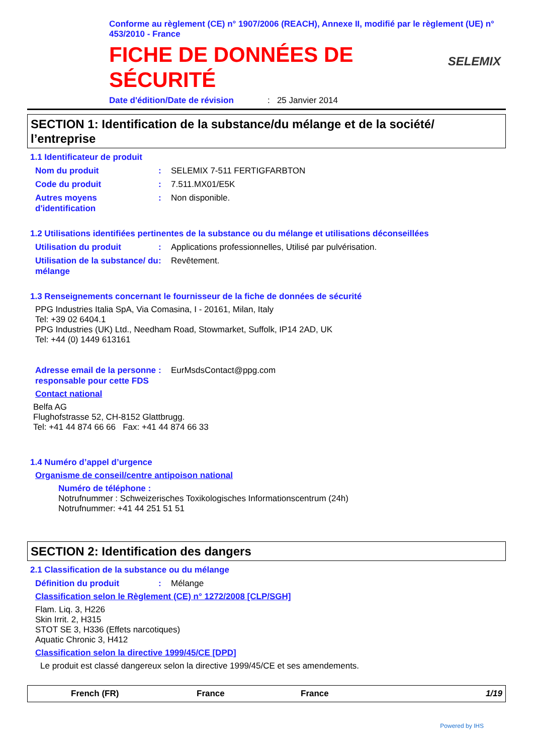Conforme au règlement (CE) n° 1907/2006 (REACH), Annexe II, modifié par le règlement (UE) n° 453/2010 - France
FICHE DE DONNÉES DE
SÉCURITÉ
SELEMIX
Date d'édition/Date de révision: 25 Janvier 2014
SECTION 1: Identification de la substance/du mélange et de la société/ l’entreprise
1.1 Identificateur de produit
Nom du produit : SELEMIX 7-511 FERTIGFARBTON
Code du produit : 7.511.MX01/E5K
Autres moyens d'identification
: Non disponible.
1.2 Utilisations identifiées pertinentes de la substance ou du mélange et utilisations déconseillées
Utilisation du produit : Applications professionnelles, Utilisé par pulvérisation.
Utilisation de la substance/ du mélange
: Revêtement.
1.3 Renseignements concernant le fournisseur de la fiche de données de sécurité
PPG Industries Italia SpA, Via Comasina, I - 20161, Milan, Italy
Tel: +39 02 6404.1
PPG Industries (UK) Ltd., Needham Road, Stowmarket, Suffolk, IP14 2AD, UK
Tel: +44 (0) 1449 613161
Adresse email de la personne responsable pour cette FDS
: EurMsdsContact@ppg.com
Contact national
Belfa AG
Flughofstrasse 52, CH-8152 Glattbrugg.
Tel: +41 44 874 66 66 Fax: +41 44 874 66 33
1.4 Numéro d’appel d’urgence
Organisme de conseil/centre antipoison national
Numéro de téléphone :
Notrufnummer : Schweizerisches Toxikologisches Informationscentrum (24h)
Notrufnummer: +41 44 251 51 51
SECTION 2: Identification des dangers
2.1 Classification de la substance ou du mélange
Définition du produit : Mélange
Classification selon le Règlement (CE) n° 1272/2008 [CLP/SGH]
Flam. Liq. 3, H226
Skin Irrit. 2, H315
STOT SE 3, H336 (Effets narcotiques)
Aquatic Chronic 3, H412
Classification selon la directive 1999/45/CE [DPD]
Le produit est classé dangereux selon la directive 1999/45/CE et ses amendements.
French (FR) France France 1/19
Powered by IHS